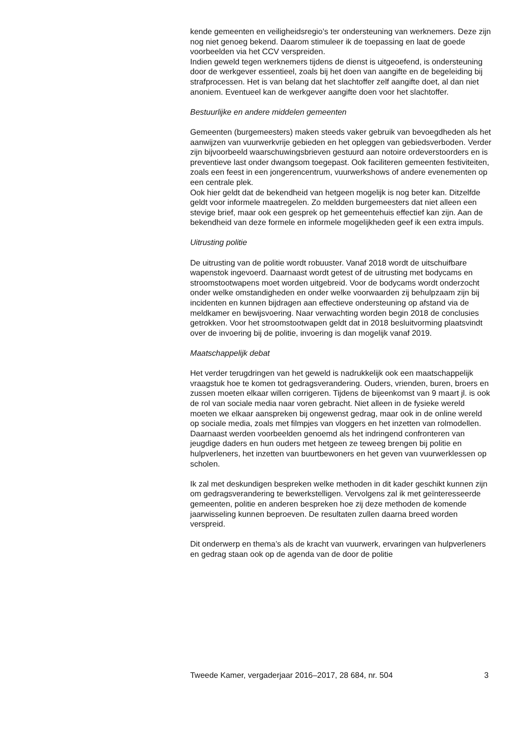kende gemeenten en veiligheidsregio’s ter ondersteuning van werknemers. Deze zijn nog niet genoeg bekend. Daarom stimuleer ik de toepassing en laat de goede voorbeelden via het CCV verspreiden.
Indien geweld tegen werknemers tijdens de dienst is uitgeoefend, is ondersteuning door de werkgever essentieel, zoals bij het doen van aangifte en de begeleiding bij strafprocessen. Het is van belang dat het slachtoffer zelf aangifte doet, al dan niet anoniem. Eventueel kan de werkgever aangifte doen voor het slachtoffer.
Bestuurlijke en andere middelen gemeenten
Gemeenten (burgemeesters) maken steeds vaker gebruik van bevoegdheden als het aanwijzen van vuurwerkvrije gebieden en het opleggen van gebiedsverboden. Verder zijn bijvoorbeeld waarschuwingsbrieven gestuurd aan notoire ordeverstoorders en is preventieve last onder dwangsom toegepast. Ook faciliteren gemeenten festiviteiten, zoals een feest in een jongerencentrum, vuurwerkshows of andere evenementen op een centrale plek.
Ook hier geldt dat de bekendheid van hetgeen mogelijk is nog beter kan. Ditzelfde geldt voor informele maatregelen. Zo meldden burgemeesters dat niet alleen een stevige brief, maar ook een gesprek op het gemeentehuis effectief kan zijn. Aan de bekendheid van deze formele en informele mogelijkheden geef ik een extra impuls.
Uitrusting politie
De uitrusting van de politie wordt robuuster. Vanaf 2018 wordt de uitschuifbare wapenstok ingevoerd. Daarnaast wordt getest of de uitrusting met bodycams en stroomstootwapens moet worden uitgebreid. Voor de bodycams wordt onderzocht onder welke omstandigheden en onder welke voorwaarden zij behulpzaam zijn bij incidenten en kunnen bijdragen aan effectieve ondersteuning op afstand via de meldkamer en bewijsvoering. Naar verwachting worden begin 2018 de conclusies getrokken. Voor het stroomstootwapen geldt dat in 2018 besluitvorming plaatsvindt over de invoering bij de politie, invoering is dan mogelijk vanaf 2019.
Maatschappelijk debat
Het verder terugdringen van het geweld is nadrukkelijk ook een maatschappelijk vraagstuk hoe te komen tot gedragsverandering. Ouders, vrienden, buren, broers en zussen moeten elkaar willen corrigeren. Tijdens de bijeenkomst van 9 maart jl. is ook de rol van sociale media naar voren gebracht. Niet alleen in de fysieke wereld moeten we elkaar aanspreken bij ongewenst gedrag, maar ook in de online wereld op sociale media, zoals met filmpjes van vloggers en het inzetten van rolmodellen. Daarnaast werden voorbeelden genoemd als het indringend confronteren van jeugdige daders en hun ouders met hetgeen ze teweeg brengen bij politie en hulpverleners, het inzetten van buurtbewoners en het geven van vuurwerklessen op scholen.
Ik zal met deskundigen bespreken welke methoden in dit kader geschikt kunnen zijn om gedragsverandering te bewerkstelligen. Vervolgens zal ik met geïnteresseerde gemeenten, politie en anderen bespreken hoe zij deze methoden de komende jaarwisseling kunnen beproeven. De resultaten zullen daarna breed worden verspreid.
Dit onderwerp en thema’s als de kracht van vuurwerk, ervaringen van hulpverleners en gedrag staan ook op de agenda van de door de politie
Tweede Kamer, vergaderjaar 2016–2017, 28 684, nr. 504 3